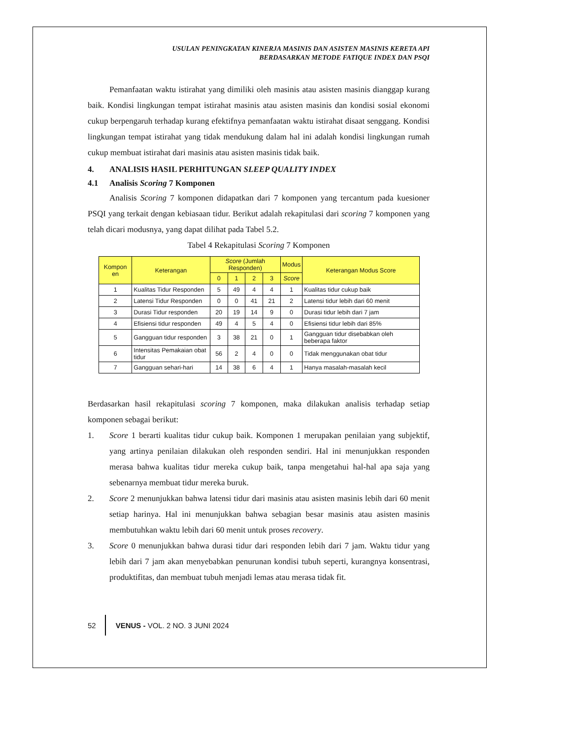USULAN PENINGKATAN KINERJA MASINIS DAN ASISTEN MASINIS KERETA API
BERDASARKAN METODE FATIQUE INDEX DAN PSQI
Pemanfaatan waktu istirahat yang dimiliki oleh masinis atau asisten masinis dianggap kurang baik. Kondisi lingkungan tempat istirahat masinis atau asisten masinis dan kondisi sosial ekonomi cukup berpengaruh terhadap kurang efektifnya pemanfaatan waktu istirahat disaat senggang. Kondisi lingkungan tempat istirahat yang tidak mendukung dalam hal ini adalah kondisi lingkungan rumah cukup membuat istirahat dari masinis atau asisten masinis tidak baik.
4. ANALISIS HASIL PERHITUNGAN SLEEP QUALITY INDEX
4.1 Analisis Scoring 7 Komponen
Analisis Scoring 7 komponen didapatkan dari 7 komponen yang tercantum pada kuesioner PSQI yang terkait dengan kebiasaan tidur. Berikut adalah rekapitulasi dari scoring 7 komponen yang telah dicari modusnya, yang dapat dilihat pada Tabel 5.2.
Tabel 4 Rekapitulasi Scoring 7 Komponen
| Kompon en | Keterangan | Score (Jumlah Responden) | | | | Modus | Keterangan Modus Score |
| --- | --- | --- | --- | --- | --- | --- | --- |
| | | 0 | 1 | 2 | 3 | Score | |
| 1 | Kualitas Tidur Responden | 5 | 49 | 4 | 4 | 1 | Kualitas tidur cukup baik |
| 2 | Latensi Tidur Responden | 0 | 0 | 41 | 21 | 2 | Latensi tidur lebih dari 60 menit |
| 3 | Durasi Tidur responden | 20 | 19 | 14 | 9 | 0 | Durasi tidur lebih dari 7 jam |
| 4 | Efisiensi tidur responden | 49 | 4 | 5 | 4 | 0 | Efisiensi tidur lebih dari 85% |
| 5 | Gangguan tidur responden | 3 | 38 | 21 | 0 | 1 | Gangguan tidur disebabkan oleh beberapa faktor |
| 6 | Intensitas Pemakaian obat tidur | 56 | 2 | 4 | 0 | 0 | Tidak menggunakan obat tidur |
| 7 | Gangguan sehari-hari | 14 | 38 | 6 | 4 | 1 | Hanya masalah-masalah kecil |
Berdasarkan hasil rekapitulasi scoring 7 komponen, maka dilakukan analisis terhadap setiap komponen sebagai berikut:
1. Score 1 berarti kualitas tidur cukup baik. Komponen 1 merupakan penilaian yang subjektif, yang artinya penilaian dilakukan oleh responden sendiri. Hal ini menunjukkan responden merasa bahwa kualitas tidur mereka cukup baik, tanpa mengetahui hal-hal apa saja yang sebenarnya membuat tidur mereka buruk.
2. Score 2 menunjukkan bahwa latensi tidur dari masinis atau asisten masinis lebih dari 60 menit setiap harinya. Hal ini menunjukkan bahwa sebagian besar masinis atau asisten masinis membutuhkan waktu lebih dari 60 menit untuk proses recovery.
3. Score 0 menunjukkan bahwa durasi tidur dari responden lebih dari 7 jam. Waktu tidur yang lebih dari 7 jam akan menyebabkan penurunan kondisi tubuh seperti, kurangnya konsentrasi, produktifitas, dan membuat tubuh menjadi lemas atau merasa tidak fit.
52 VENUS - VOL. 2 NO. 3 JUNI 2024